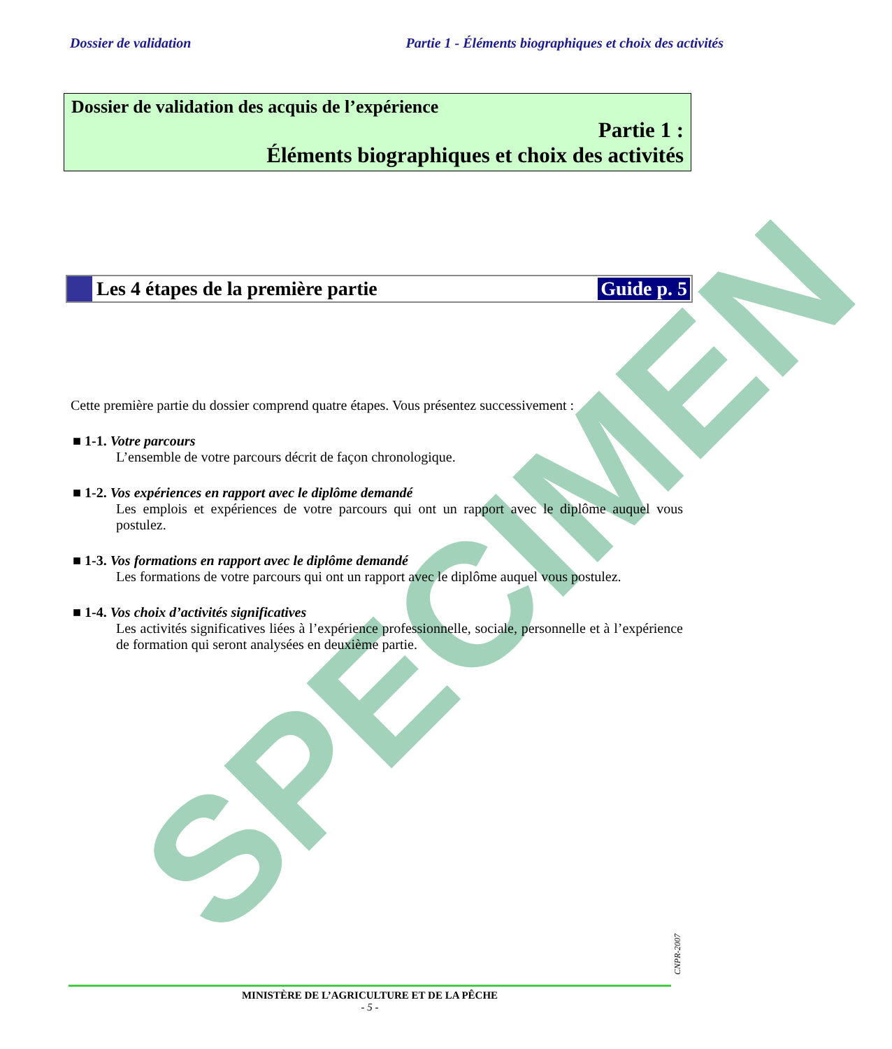SPECIMEN
Dossier de validation Partie 1 - Éléments biographiques et choix des activités
Dossier de validation des acquis de l’expérience
Partie 1 :
Éléments biographiques et choix des activités
Les 4 étapes de la première partie
Guide p. 5
Cette première partie du dossier comprend quatre étapes. Vous présentez successivement :
■ 1-1. Votre parcours
L’ensemble de votre parcours décrit de façon chronologique.
■ 1-2. Vos expériences en rapport avec le diplôme demandé
Les emplois et expériences de votre parcours qui ont un rapport avec le diplôme auquel vous postulez.
■ 1-3. Vos formations en rapport avec le diplôme demandé
Les formations de votre parcours qui ont un rapport avec le diplôme auquel vous postulez.
■ 1-4. Vos choix d’activités significatives
Les activités significatives liées à l’expérience professionnelle, sociale, personnelle et à l’expérience de formation qui seront analysées en deuxième partie.
CNPR-2007
MINISTÈRE DE L’AGRICULTURE ET DE LA PÊCHE
- 5 -